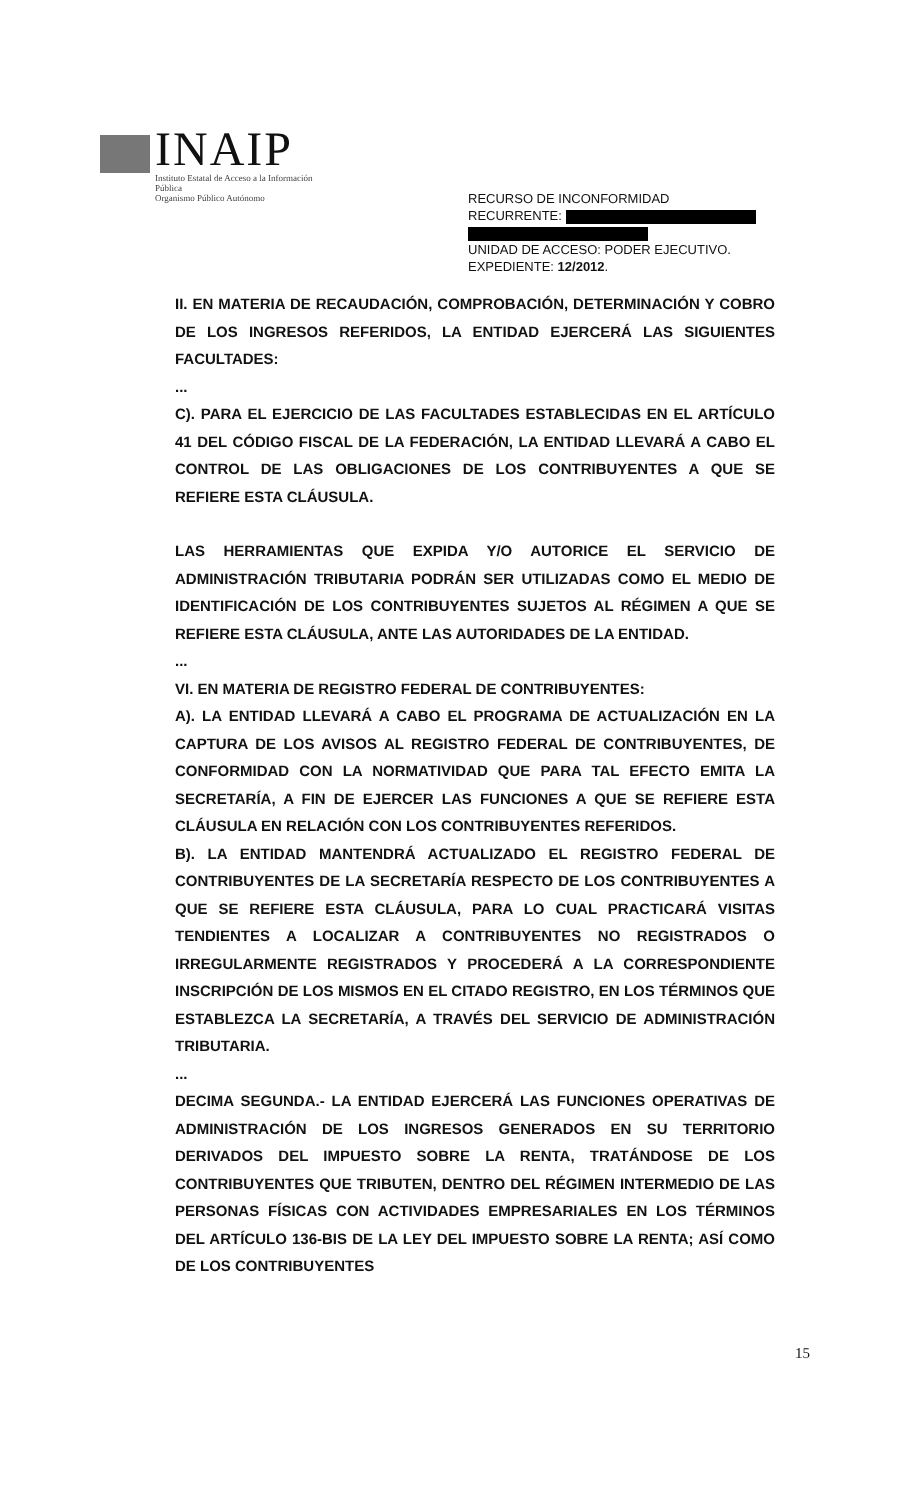INAIP
Instituto Estatal de Acceso a la Información Pública
Organismo Público Autónomo
RECURSO DE INCONFORMIDAD
RECURRENTE:
UNIDAD DE ACCESO: PODER EJECUTIVO.
EXPEDIENTE: 12/2012.
II. EN MATERIA DE RECAUDACIÓN, COMPROBACIÓN, DETERMINACIÓN Y COBRO DE LOS INGRESOS REFERIDOS, LA ENTIDAD EJERCERÁ LAS SIGUIENTES FACULTADES:
...
C). PARA EL EJERCICIO DE LAS FACULTADES ESTABLECIDAS EN EL ARTÍCULO 41 DEL CÓDIGO FISCAL DE LA FEDERACIÓN, LA ENTIDAD LLEVARÁ A CABO EL CONTROL DE LAS OBLIGACIONES DE LOS CONTRIBUYENTES A QUE SE REFIERE ESTA CLÁUSULA.
LAS HERRAMIENTAS QUE EXPIDA Y/O AUTORICE EL SERVICIO DE ADMINISTRACIÓN TRIBUTARIA PODRÁN SER UTILIZADAS COMO EL MEDIO DE IDENTIFICACIÓN DE LOS CONTRIBUYENTES SUJETOS AL RÉGIMEN A QUE SE REFIERE ESTA CLÁUSULA, ANTE LAS AUTORIDADES DE LA ENTIDAD.
...
VI. EN MATERIA DE REGISTRO FEDERAL DE CONTRIBUYENTES:
A). LA ENTIDAD LLEVARÁ A CABO EL PROGRAMA DE ACTUALIZACIÓN EN LA CAPTURA DE LOS AVISOS AL REGISTRO FEDERAL DE CONTRIBUYENTES, DE CONFORMIDAD CON LA NORMATIVIDAD QUE PARA TAL EFECTO EMITA LA SECRETARÍA, A FIN DE EJERCER LAS FUNCIONES A QUE SE REFIERE ESTA CLÁUSULA EN RELACIÓN CON LOS CONTRIBUYENTES REFERIDOS.
B). LA ENTIDAD MANTENDRÁ ACTUALIZADO EL REGISTRO FEDERAL DE CONTRIBUYENTES DE LA SECRETARÍA RESPECTO DE LOS CONTRIBUYENTES A QUE SE REFIERE ESTA CLÁUSULA, PARA LO CUAL PRACTICARÁ VISITAS TENDIENTES A LOCALIZAR A CONTRIBUYENTES NO REGISTRADOS O IRREGULARMENTE REGISTRADOS Y PROCEDERÁ A LA CORRESPONDIENTE INSCRIPCIÓN DE LOS MISMOS EN EL CITADO REGISTRO, EN LOS TÉRMINOS QUE ESTABLEZCA LA SECRETARÍA, A TRAVÉS DEL SERVICIO DE ADMINISTRACIÓN TRIBUTARIA.
...
DECIMA SEGUNDA.- LA ENTIDAD EJERCERÁ LAS FUNCIONES OPERATIVAS DE ADMINISTRACIÓN DE LOS INGRESOS GENERADOS EN SU TERRITORIO DERIVADOS DEL IMPUESTO SOBRE LA RENTA, TRATÁNDOSE DE LOS CONTRIBUYENTES QUE TRIBUTEN, DENTRO DEL RÉGIMEN INTERMEDIO DE LAS PERSONAS FÍSICAS CON ACTIVIDADES EMPRESARIALES EN LOS TÉRMINOS DEL ARTÍCULO 136-BIS DE LA LEY DEL IMPUESTO SOBRE LA RENTA; ASÍ COMO DE LOS CONTRIBUYENTES
15